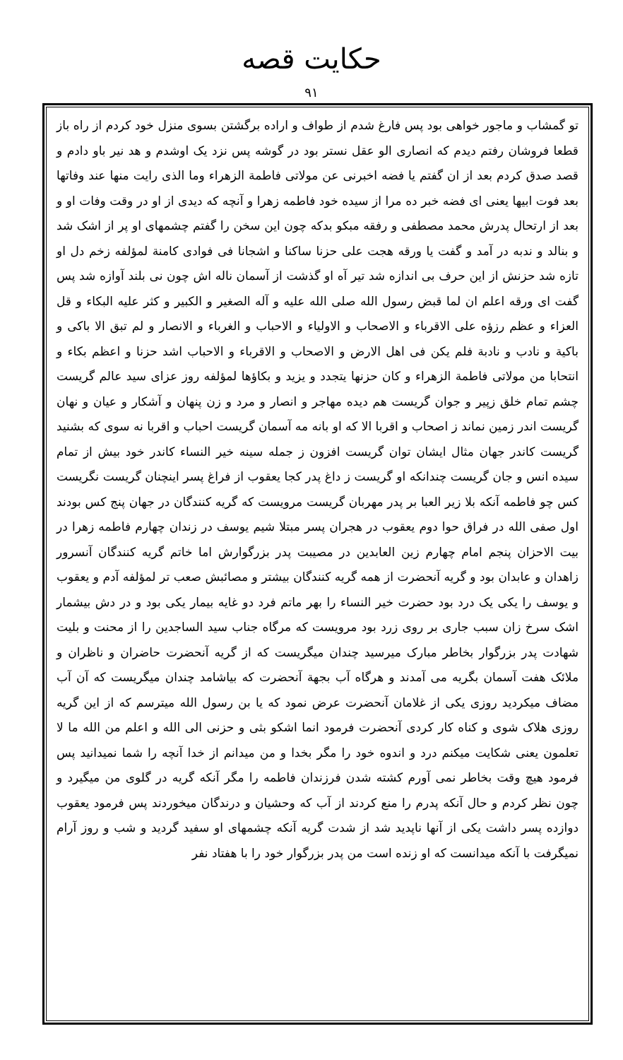حکایت قصه
۹۱
تو گمشاب و ماجور خواهی بود پس فارغ شدم از طواف و اراده برگشتن بسوی منزل خود کردم از راه باز قطعا فروشان رفتم دیدم که انصاری الو عقل نستر بود در گوشه پس نزد یک اوشدم و هد نیر باو دادم و قصد صدق کردم بعد از ان گفتم یا فضه اخبرنی عن مولاتی فاطمة الزهراء وما الذی رایت منها عند وفاتها بعد فوت ابیها یعنی ای فضه خبر ده مرا از سیده خود فاطمه زهرا و آنچه که دیدی از او در وقت وفات او و بعد از ارتحال پدرش محمد مصطفی و رفقه مبکو بدکه چون این سخن را گفتم چشمهای او پر از اشک شد و بنالد و ندبه در آمد و گفت یا ورقه هجت علی حزنا ساکنا و اشجانا فی فوادی کامنة لمؤلفه زخم دل او تازه شد حزنش از این حرف بی اندازه شد تیر آه او گذشت از آسمان ناله اش چون نی بلند آوازه شد پس گفت ای ورقه اعلم ان لما قبض رسول الله صلی الله علیه و آله الصغیر و الکبیر و کثر علیه البکاء و قل العزاء و عظم رزؤه علی الاقرباء و الاصحاب و الاولیاء و الاحباب و الغرباء و الانصار و لم تبق الا باکی و باکیة و نادب و نادبة فلم یکن فی اهل الارض و الاصحاب و الاقرباء و الاحباب اشد حزنا و اعظم بکاء و انتحابا من مولاتی فاطمة الزهراء و کان حزنها یتجدد و یزید و بکاؤها لمؤلفه روز عزای سید عالم گریست چشم تمام خلق زپیر و جوان گریست هم دیده مهاجر و انصار و مرد و زن پنهان و آشکار و عیان و نهان گریست اندر زمین نماند ز اصحاب و اقربا الا که او بانه مه آسمان گریست احباب و اقربا نه سوی که بشنید گریست کاندر جهان مثال ایشان توان گریست افزون ز جمله سینه خیر النساء کاندر خود بیش از تمام سیده انس و جان گریست چندانکه او گریست ز داغ پدر کجا یعقوب از فراغ پسر اینچنان گریست نگریست کس چو فاطمه آنکه بلا زیر العبا بر پدر مهربان گریست مرویست که گریه کنندگان در جهان پنج کس بودند اول صفی الله در فراق حوا دوم یعقوب در هجران پسر مبتلا شیم یوسف در زندان چهارم فاطمه زهرا در بیت الاحزان پنجم امام چهارم زین العابدین در مصیبت پدر بزرگوارش اما خاتم گریه کنندگان آنسرور زاهدان و عابدان بود و گریه آنحضرت از همه گریه کنندگان بیشتر و مصائبش صعب تر لمؤلفه آدم و یعقوب و یوسف را یکی یک درد بود حضرت خیر النساء را بهر ماتم فرد دو غایه بیمار یکی بود و در دش بیشمار اشک سرخ زان سبب جاری بر روی زرد بود مرویست که مرگاه جناب سید الساجدین را از محنت و بلیت شهادت پدر بزرگوار بخاطر مبارک میرسید چندان میگریست که از گریه آنحضرت حاضران و ناظران و ملائک هفت آسمان بگریه می آمدند و هرگاه آب بجهة آنحضرت که بیاشامد چندان میگریست که آن آب مضاف میکردید روزی یکی از غلامان آنحضرت عرض نمود که یا بن رسول الله میترسم که از این گریه روزی هلاک شوی و کناه کار کردی آنحضرت فرمود انما اشکو بثی و حزنی الی الله و اعلم من الله ما لا تعلمون یعنی شکایت میکنم درد و اندوه خود را مگر بخدا و من میدانم از خدا آنچه را شما نمیدانید پس فرمود هیچ وقت بخاطر نمی آورم کشته شدن فرزندان فاطمه را مگر آنکه گریه در گلوی من میگیرد و چون نظر کردم و حال آنکه پدرم را منع کردند از آب که وحشیان و درندگان میخوردند پس فرمود یعقوب دوازده پسر داشت یکی از آنها ناپدید شد از شدت گریه آنکه چشمهای او سفید گردید و شب و روز آرام نمیگرفت با آنکه میدانست که او زنده است من پدر بزرگوار خود را با هفتاد نفر